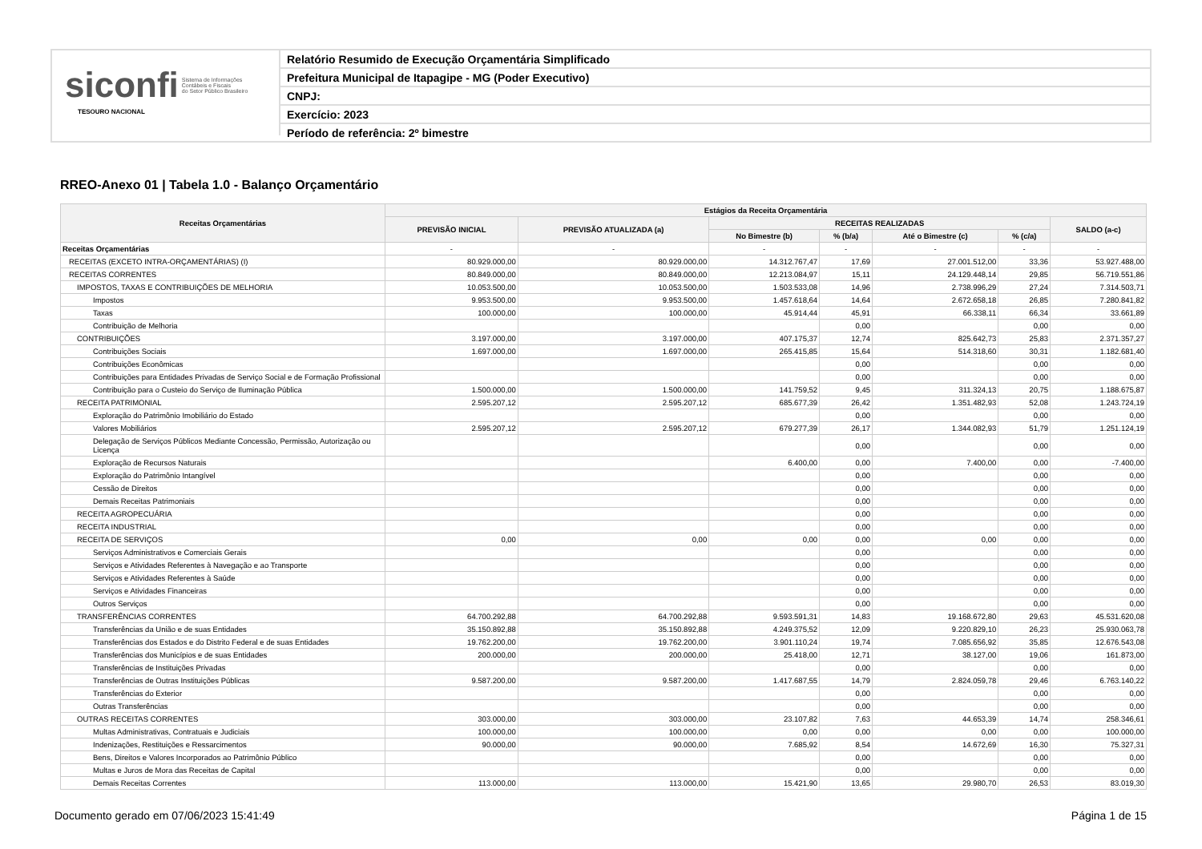siconfi Sistema de Informações
Contábeis e Fiscais
do Setor Público Brasileiro
TESOURO NACIONAL
Relatório Resumido de Execução Orçamentária Simplificado
Prefeitura Municipal de Itapagipe - MG (Poder Executivo)
CNPJ:
Exercício: 2023
Período de referência: 2º bimestre
RREO-Anexo 01 | Tabela 1.0 - Balanço Orçamentário
| Receitas Orçamentárias | Estágios da Receita Orçamentária | | | | | | |
| --- | --- | --- | --- | --- | --- | --- | --- |
| | PREVISÃO INICIAL | PREVISÃO ATUALIZADA (a) | RECEITAS REALIZADAS | | | | SALDO (a-c) |
| | | | No Bimestre (b) | % (b/a) | Até o Bimestre (c) | % (c/a) | |
| Receitas Orçamentárias | - | - | - | - | - | - | - |
| RECEITAS (EXCETO INTRA-ORÇAMENTÁRIAS) (I) | 80.929.000,00 | 80.929.000,00 | 14.312.767,47 | 17,69 | 27.001.512,00 | 33,36 | 53.927.488,00 |
| RECEITAS CORRENTES | 80.849.000,00 | 80.849.000,00 | 12.213.084,97 | 15,11 | 24.129.448,14 | 29,85 | 56.719.551,86 |
| IMPOSTOS, TAXAS E CONTRIBUIÇÕES DE MELHORIA | 10.053.500,00 | 10.053.500,00 | 1.503.533,08 | 14,96 | 2.738.996,29 | 27,24 | 7.314.503,71 |
| Impostos | 9.953.500,00 | 9.953.500,00 | 1.457.618,64 | 14,64 | 2.672.658,18 | 26,85 | 7.280.841,82 |
| Taxas | 100.000,00 | 100.000,00 | 45.914,44 | 45,91 | 66.338,11 | 66,34 | 33.661,89 |
| Contribuição de Melhoria | | | | 0,00 | | 0,00 | 0,00 |
| CONTRIBUIÇÕES | 3.197.000,00 | 3.197.000,00 | 407.175,37 | 12,74 | 825.642,73 | 25,83 | 2.371.357,27 |
| Contribuições Sociais | 1.697.000,00 | 1.697.000,00 | 265.415,85 | 15,64 | 514.318,60 | 30,31 | 1.182.681,40 |
| Contribuições Econômicas | | | | 0,00 | | 0,00 | 0,00 |
| Contribuições para Entidades Privadas de Serviço Social e de Formação Profissional | | | | 0,00 | | 0,00 | 0,00 |
| Contribuição para o Custeio do Serviço de Iluminação Pública | 1.500.000,00 | 1.500.000,00 | 141.759,52 | 9,45 | 311.324,13 | 20,75 | 1.188.675,87 |
| RECEITA PATRIMONIAL | 2.595.207,12 | 2.595.207,12 | 685.677,39 | 26,42 | 1.351.482,93 | 52,08 | 1.243.724,19 |
| Exploração do Patrimônio Imobiliário do Estado | | | | 0,00 | | 0,00 | 0,00 |
| Valores Mobiliários | 2.595.207,12 | 2.595.207,12 | 679.277,39 | 26,17 | 1.344.082,93 | 51,79 | 1.251.124,19 |
| Delegação de Serviços Públicos Mediante Concessão, Permissão, Autorização ou Licença | | | | 0,00 | | 0,00 | 0,00 |
| Exploração de Recursos Naturais | | | 6.400,00 | 0,00 | 7.400,00 | 0,00 | -7.400,00 |
| Exploração do Patrimônio Intangível | | | | 0,00 | | 0,00 | 0,00 |
| Cessão de Direitos | | | | 0,00 | | 0,00 | 0,00 |
| Demais Receitas Patrimoniais | | | | 0,00 | | 0,00 | 0,00 |
| RECEITA AGROPECUÁRIA | | | | 0,00 | | 0,00 | 0,00 |
| RECEITA INDUSTRIAL | | | | 0,00 | | 0,00 | 0,00 |
| RECEITA DE SERVIÇOS | 0,00 | 0,00 | 0,00 | 0,00 | 0,00 | 0,00 | 0,00 |
| Serviços Administrativos e Comerciais Gerais | | | | 0,00 | | 0,00 | 0,00 |
| Serviços e Atividades Referentes à Navegação e ao Transporte | | | | 0,00 | | 0,00 | 0,00 |
| Serviços e Atividades Referentes à Saúde | | | | 0,00 | | 0,00 | 0,00 |
| Serviços e Atividades Financeiras | | | | 0,00 | | 0,00 | 0,00 |
| Outros Serviços | | | | 0,00 | | 0,00 | 0,00 |
| TRANSFERÊNCIAS CORRENTES | 64.700.292,88 | 64.700.292,88 | 9.593.591,31 | 14,83 | 19.168.672,80 | 29,63 | 45.531.620,08 |
| Transferências da União e de suas Entidades | 35.150.892,88 | 35.150.892,88 | 4.249.375,52 | 12,09 | 9.220.829,10 | 26,23 | 25.930.063,78 |
| Transferências dos Estados e do Distrito Federal e de suas Entidades | 19.762.200,00 | 19.762.200,00 | 3.901.110,24 | 19,74 | 7.085.656,92 | 35,85 | 12.676.543,08 |
| Transferências dos Municípios e de suas Entidades | 200.000,00 | 200.000,00 | 25.418,00 | 12,71 | 38.127,00 | 19,06 | 161.873,00 |
| Transferências de Instituições Privadas | | | | 0,00 | | 0,00 | 0,00 |
| Transferências de Outras Instituições Públicas | 9.587.200,00 | 9.587.200,00 | 1.417.687,55 | 14,79 | 2.824.059,78 | 29,46 | 6.763.140,22 |
| Transferências do Exterior | | | | 0,00 | | 0,00 | 0,00 |
| Outras Transferências | | | | 0,00 | | 0,00 | 0,00 |
| OUTRAS RECEITAS CORRENTES | 303.000,00 | 303.000,00 | 23.107,82 | 7,63 | 44.653,39 | 14,74 | 258.346,61 |
| Multas Administrativas, Contratuais e Judiciais | 100.000,00 | 100.000,00 | 0,00 | 0,00 | 0,00 | 0,00 | 100.000,00 |
| Indenizações, Restituições e Ressarcimentos | 90.000,00 | 90.000,00 | 7.685,92 | 8,54 | 14.672,69 | 16,30 | 75.327,31 |
| Bens, Direitos e Valores Incorporados ao Patrimônio Público | | | | 0,00 | | 0,00 | 0,00 |
| Multas e Juros de Mora das Receitas de Capital | | | | 0,00 | | 0,00 | 0,00 |
| Demais Receitas Correntes | 113.000,00 | 113.000,00 | 15.421,90 | 13,65 | 29.980,70 | 26,53 | 83.019,30 |
Documento gerado em 07/06/2023 15:41:49
Página 1 de 15